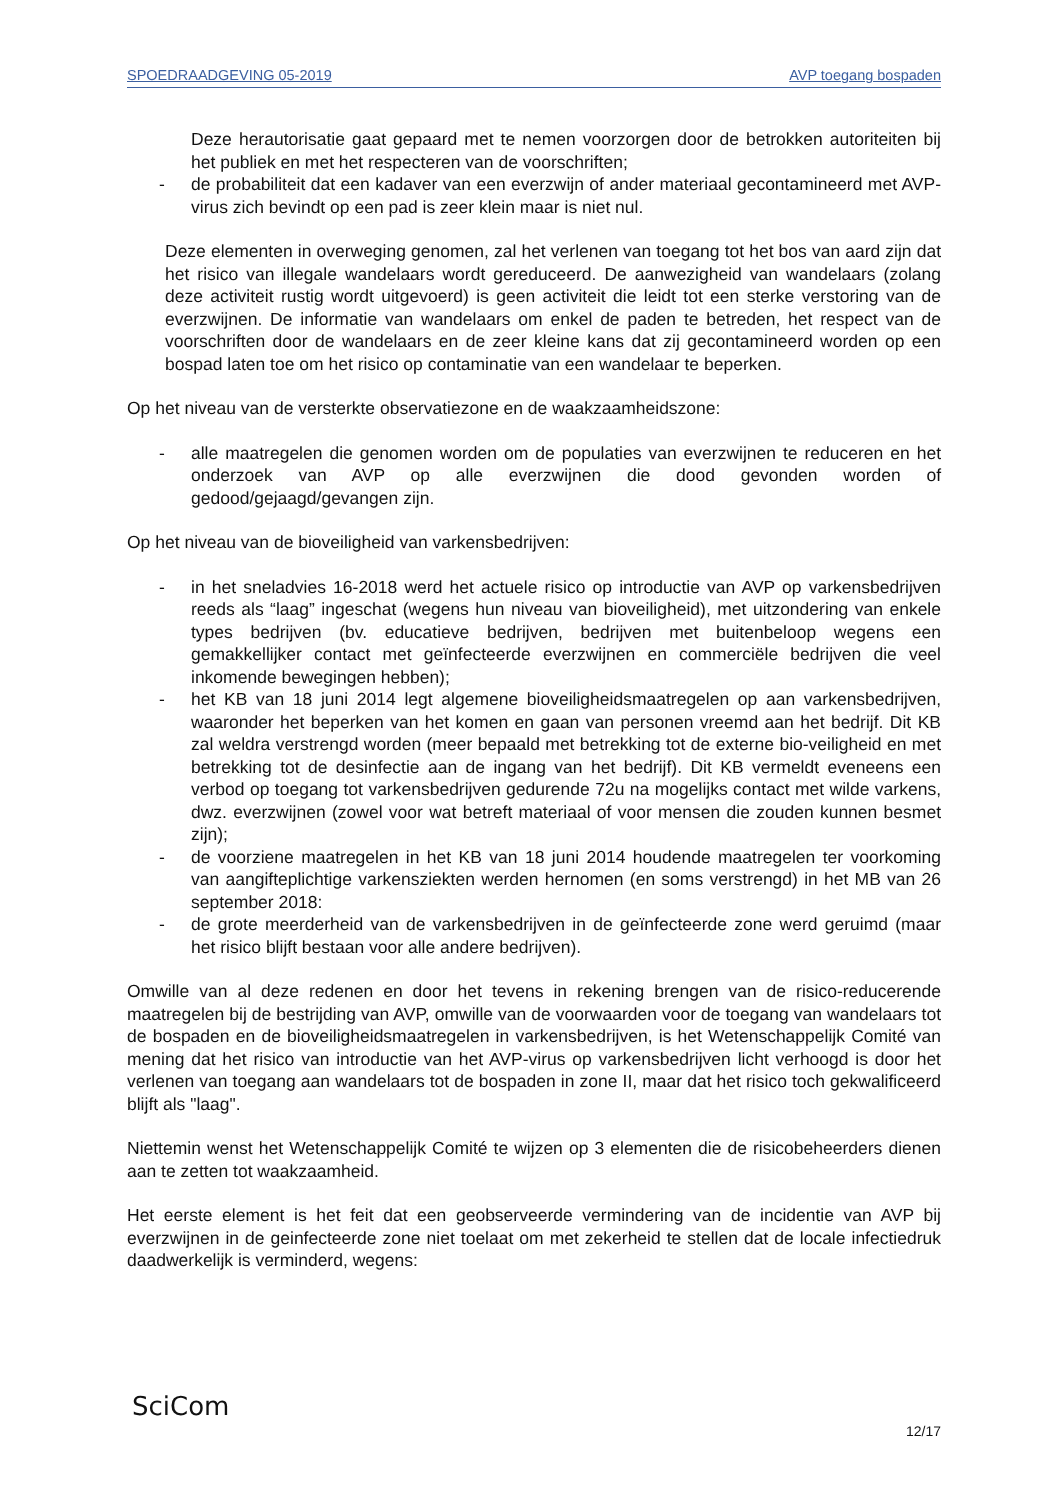SPOEDRAADGEVING 05-2019 AVP toegang bospaden
Deze herautorisatie gaat gepaard met te nemen voorzorgen door de betrokken autoriteiten bij het publiek en met het respecteren van de voorschriften;
- de probabiliteit dat een kadaver van een everzwijn of ander materiaal gecontamineerd met AVP-virus zich bevindt op een pad is zeer klein maar is niet nul.
Deze elementen in overweging genomen, zal het verlenen van toegang tot het bos van aard zijn dat het risico van illegale wandelaars wordt gereduceerd. De aanwezigheid van wandelaars (zolang deze activiteit rustig wordt uitgevoerd) is geen activiteit die leidt tot een sterke verstoring van de everzwijnen. De informatie van wandelaars om enkel de paden te betreden, het respect van de voorschriften door de wandelaars en de zeer kleine kans dat zij gecontamineerd worden op een bospad laten toe om het risico op contaminatie van een wandelaar te beperken.
Op het niveau van de versterkte observatiezone en de waakzaamheidszone:
- alle maatregelen die genomen worden om de populaties van everzwijnen te reduceren en het onderzoek van AVP op alle everzwijnen die dood gevonden worden of gedood/gejaagd/gevangen zijn.
Op het niveau van de bioveiligheid van varkensbedrijven:
- in het sneladvies 16-2018 werd het actuele risico op introductie van AVP op varkensbedrijven reeds als “laag” ingeschat (wegens hun niveau van bioveiligheid), met uitzondering van enkele types bedrijven (bv. educatieve bedrijven, bedrijven met buitenbeloop wegens een gemakkellijker contact met geïnfecteerde everzwijnen en commerciële bedrijven die veel inkomende bewegingen hebben);
- het KB van 18 juni 2014 legt algemene bioveiligheidsmaatregelen op aan varkensbedrijven, waaronder het beperken van het komen en gaan van personen vreemd aan het bedrijf. Dit KB zal weldra verstrengd worden (meer bepaald met betrekking tot de externe bio-veiligheid en met betrekking tot de desinfectie aan de ingang van het bedrijf). Dit KB vermeldt eveneens een verbod op toegang tot varkensbedrijven gedurende 72u na mogelijks contact met wilde varkens, dwz. everzwijnen (zowel voor wat betreft materiaal of voor mensen die zouden kunnen besmet zijn);
- de voorziene maatregelen in het KB van 18 juni 2014 houdende maatregelen ter voorkoming van aangifteplichtige varkensziekten werden hernomen (en soms verstrengd) in het MB van 26 september 2018:
- de grote meerderheid van de varkensbedrijven in de geïnfecteerde zone werd geruimd (maar het risico blijft bestaan voor alle andere bedrijven).
Omwille van al deze redenen en door het tevens in rekening brengen van de risico-reducerende maatregelen bij de bestrijding van AVP, omwille van de voorwaarden voor de toegang van wandelaars tot de bospaden en de bioveiligheidsmaatregelen in varkensbedrijven, is het Wetenschappelijk Comité van mening dat het risico van introductie van het AVP-virus op varkensbedrijven licht verhoogd is door het verlenen van toegang aan wandelaars tot de bospaden in zone II, maar dat het risico toch gekwalificeerd blijft als "laag".
Niettemin wenst het Wetenschappelijk Comité te wijzen op 3 elementen die de risicobeheerders dienen aan te zetten tot waakzaamheid.
Het eerste element is het feit dat een geobserveerde vermindering van de incidentie van AVP bij everzwijnen in de geinfecteerde zone niet toelaat om met zekerheid te stellen dat de locale infectiedruk daadwerkelijk is verminderd, wegens:
SciCom
12/17